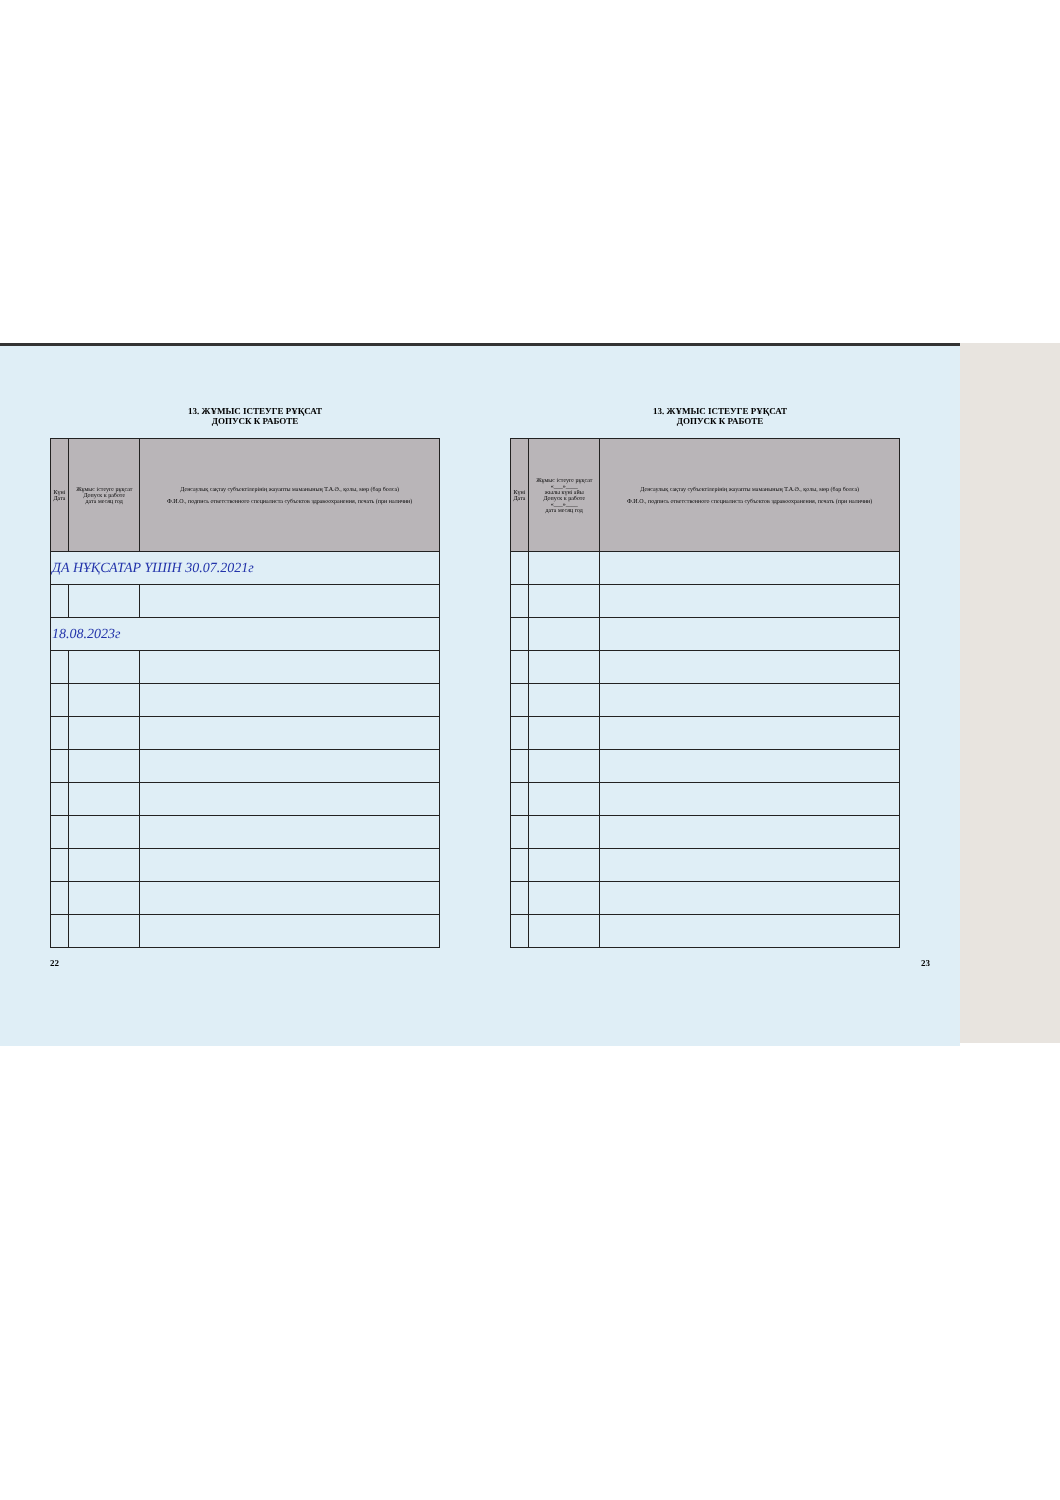13. ЖҰМЫС ІСТЕУГЕ РҰҚСАТ
ДОПУСК К РАБОТЕ
| Күні Дата | Жұмыс істеуге рұқсат Допуск к работе дата месяц год | Денсаулық сақтау субъектілерінің жауапты маманының Т.А.Ә., қолы, мөр (бар болса) Ф.И.О., подпись ответственного специалиста субъектов здравоохранения, печать (при наличии) |
| --- | --- | --- |
| ДА НҰҚСАТАР ҮШІН 30.07.2021г | | |
| 18.08.2023г | | |
22
13. ЖҰМЫС ІСТЕУГЕ РҰҚСАТ
ДОПУСК К РАБОТЕ
| Күні Дата | Жұмыс істеуге рұқсат «___»____ жылы күні айы Допуск к работе «___»____ дата месяц год | Денсаулық сақтау субъектілерінің жауапты маманының Т.А.Ә., қолы, мөр (бар болса) Ф.И.О., подпись ответственного специалиста субъектов здравоохранения, печать (при наличии) |
| --- | --- | --- |
23